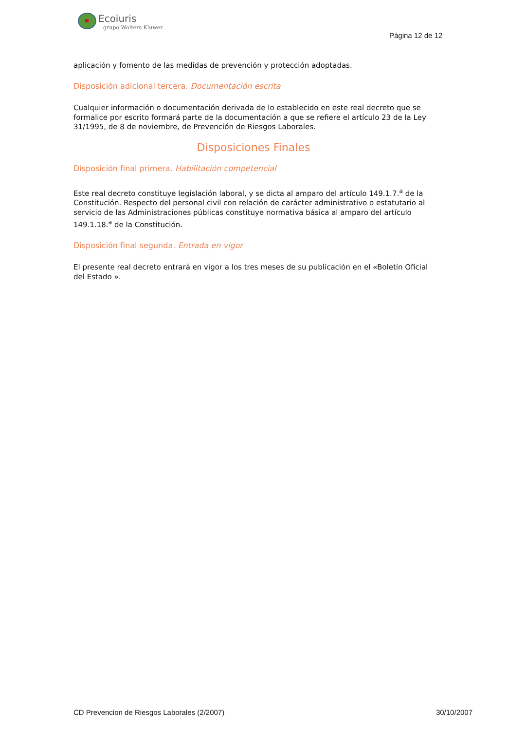Ecoiuris
grupo Wolters Kluwer
Página 12 de 12
aplicación y fomento de las medidas de prevención y protección adoptadas.
Disposición adicional tercera. Documentación escrita
Cualquier información o documentación derivada de lo establecido en este real decreto que se formalice por escrito formará parte de la documentación a que se refiere el artículo 23 de la Ley 31/1995, de 8 de noviembre, de Prevención de Riesgos Laborales.
Disposiciones Finales
Disposición final primera. Habilitación competencial
Este real decreto constituye legislación laboral, y se dicta al amparo del artículo 149.1.7.<sup>a</sup> de la Constitución. Respecto del personal civil con relación de carácter administrativo o estatutario al servicio de las Administraciones públicas constituye normativa básica al amparo del artículo 149.1.18.<sup>a</sup> de la Constitución.
Disposición final segunda. Entrada en vigor
El presente real decreto entrará en vigor a los tres meses de su publicación en el «Boletín Oficial del Estado ».
CD Prevencion de Riesgos Laborales (2/2007) 30/10/2007